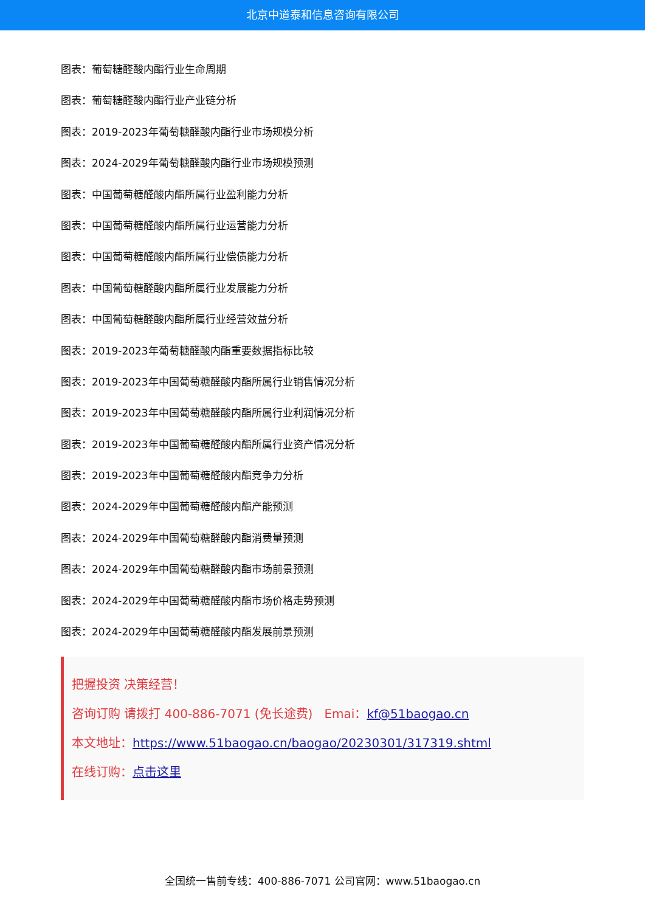北京中道泰和信息咨询有限公司
图表：葡萄糖醛酸内酯行业生命周期
图表：葡萄糖醛酸内酯行业产业链分析
图表：2019-2023年葡萄糖醛酸内酯行业市场规模分析
图表：2024-2029年葡萄糖醛酸内酯行业市场规模预测
图表：中国葡萄糖醛酸内酯所属行业盈利能力分析
图表：中国葡萄糖醛酸内酯所属行业运营能力分析
图表：中国葡萄糖醛酸内酯所属行业偿债能力分析
图表：中国葡萄糖醛酸内酯所属行业发展能力分析
图表：中国葡萄糖醛酸内酯所属行业经营效益分析
图表：2019-2023年葡萄糖醛酸内酯重要数据指标比较
图表：2019-2023年中国葡萄糖醛酸内酯所属行业销售情况分析
图表：2019-2023年中国葡萄糖醛酸内酯所属行业利润情况分析
图表：2019-2023年中国葡萄糖醛酸内酯所属行业资产情况分析
图表：2019-2023年中国葡萄糖醛酸内酯竞争力分析
图表：2024-2029年中国葡萄糖醛酸内酯产能预测
图表：2024-2029年中国葡萄糖醛酸内酯消费量预测
图表：2024-2029年中国葡萄糖醛酸内酯市场前景预测
图表：2024-2029年中国葡萄糖醛酸内酯市场价格走势预测
图表：2024-2029年中国葡萄糖醛酸内酯发展前景预测
把握投资 决策经营！
咨询订购 请拨打 400-886-7071 (免长途费) Emai：kf@51baogao.cn
本文地址：https://www.51baogao.cn/baogao/20230301/317319.shtml
在线订购：点击这里
全国统一售前专线：400-886-7071 公司官网：www.51baogao.cn